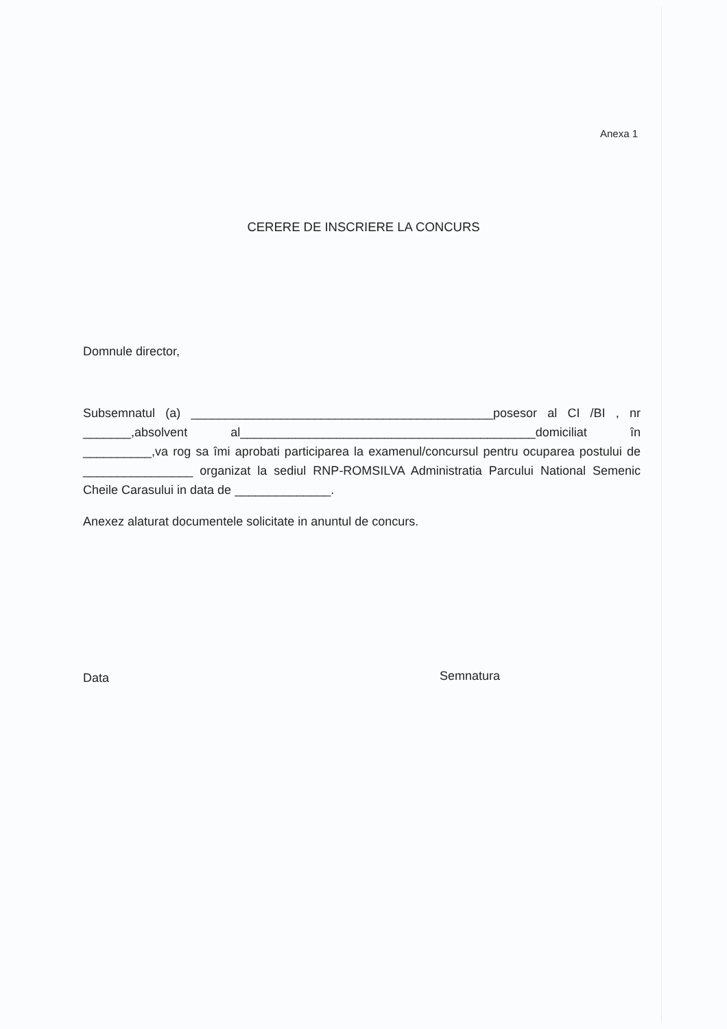Anexa 1
CERERE DE INSCRIERE LA CONCURS
Domnule director,
Subsemnatul (a) ____________________________________________posesor al CI /BI , nr _______,absolvent al___________________________________________domiciliat în __________,va rog sa îmi aprobati participarea la examenul/concursul pentru ocuparea postului de ________________ organizat la sediul RNP-ROMSILVA Administratia Parcului National Semenic Cheile Carasului in data de ______________.
Anexez alaturat documentele solicitate in anuntul de concurs.
Data Semnatura